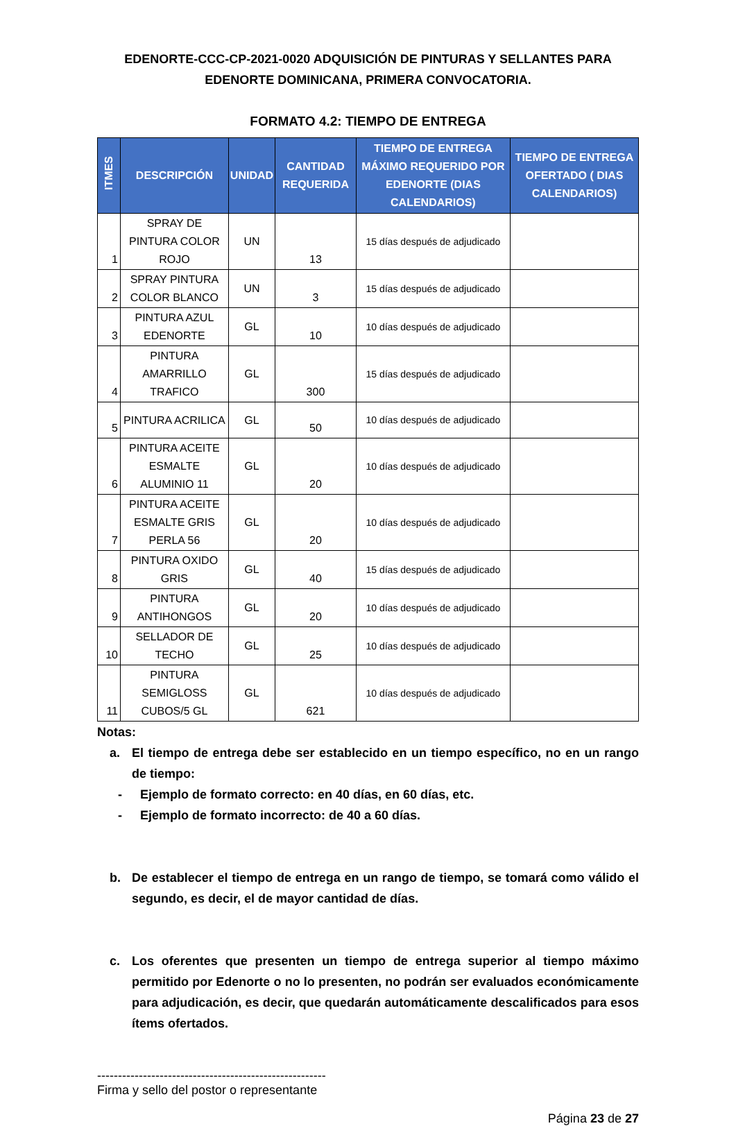EDENORTE-CCC-CP-2021-0020 ADQUISICIÓN DE PINTURAS Y SELLANTES PARA EDENORTE DOMINICANA, PRIMERA CONVOCATORIA.
FORMATO 4.2: TIEMPO DE ENTREGA
| ITMES | DESCRIPCIÓN | UNIDAD | CANTIDAD REQUERIDA | TIEMPO DE ENTREGA MÁXIMO REQUERIDO POR EDENORTE (DIAS CALENDARIOS) | TIEMPO DE ENTREGA OFERTADO ( DIAS CALENDARIOS) |
| --- | --- | --- | --- | --- | --- |
| 1 | SPRAY DE PINTURA COLOR ROJO | UN | 13 | 15 días después de adjudicado | |
| 2 | SPRAY PINTURA COLOR BLANCO | UN | 3 | 15 días después de adjudicado | |
| 3 | PINTURA AZUL EDENORTE | GL | 10 | 10 días después de adjudicado | |
| 4 | PINTURA AMARRILLO TRAFICO | GL | 300 | 15 días después de adjudicado | |
| 5 | PINTURA ACRILICA | GL | 50 | 10 días después de adjudicado | |
| 6 | PINTURA ACEITE ESMALTE ALUMINIO 11 | GL | 20 | 10 días después de adjudicado | |
| 7 | PINTURA ACEITE ESMALTE GRIS PERLA 56 | GL | 20 | 10 días después de adjudicado | |
| 8 | PINTURA OXIDO GRIS | GL | 40 | 15 días después de adjudicado | |
| 9 | PINTURA ANTIHONGOS | GL | 20 | 10 días después de adjudicado | |
| 10 | SELLADOR DE TECHO | GL | 25 | 10 días después de adjudicado | |
| 11 | PINTURA SEMIGLOSS CUBOS/5 GL | GL | 621 | 10 días después de adjudicado | |
Notas:
a. El tiempo de entrega debe ser establecido en un tiempo específico, no en un rango de tiempo:
- Ejemplo de formato correcto: en 40 días, en 60 días, etc.
- Ejemplo de formato incorrecto: de 40 a 60 días.
b. De establecer el tiempo de entrega en un rango de tiempo, se tomará como válido el segundo, es decir, el de mayor cantidad de días.
c. Los oferentes que presenten un tiempo de entrega superior al tiempo máximo permitido por Edenorte o no lo presenten, no podrán ser evaluados económicamente para adjudicación, es decir, que quedarán automáticamente descalificados para esos ítems ofertados.
-------------------------------------------------------
Firma y sello del postor o representante
Página 23 de 27